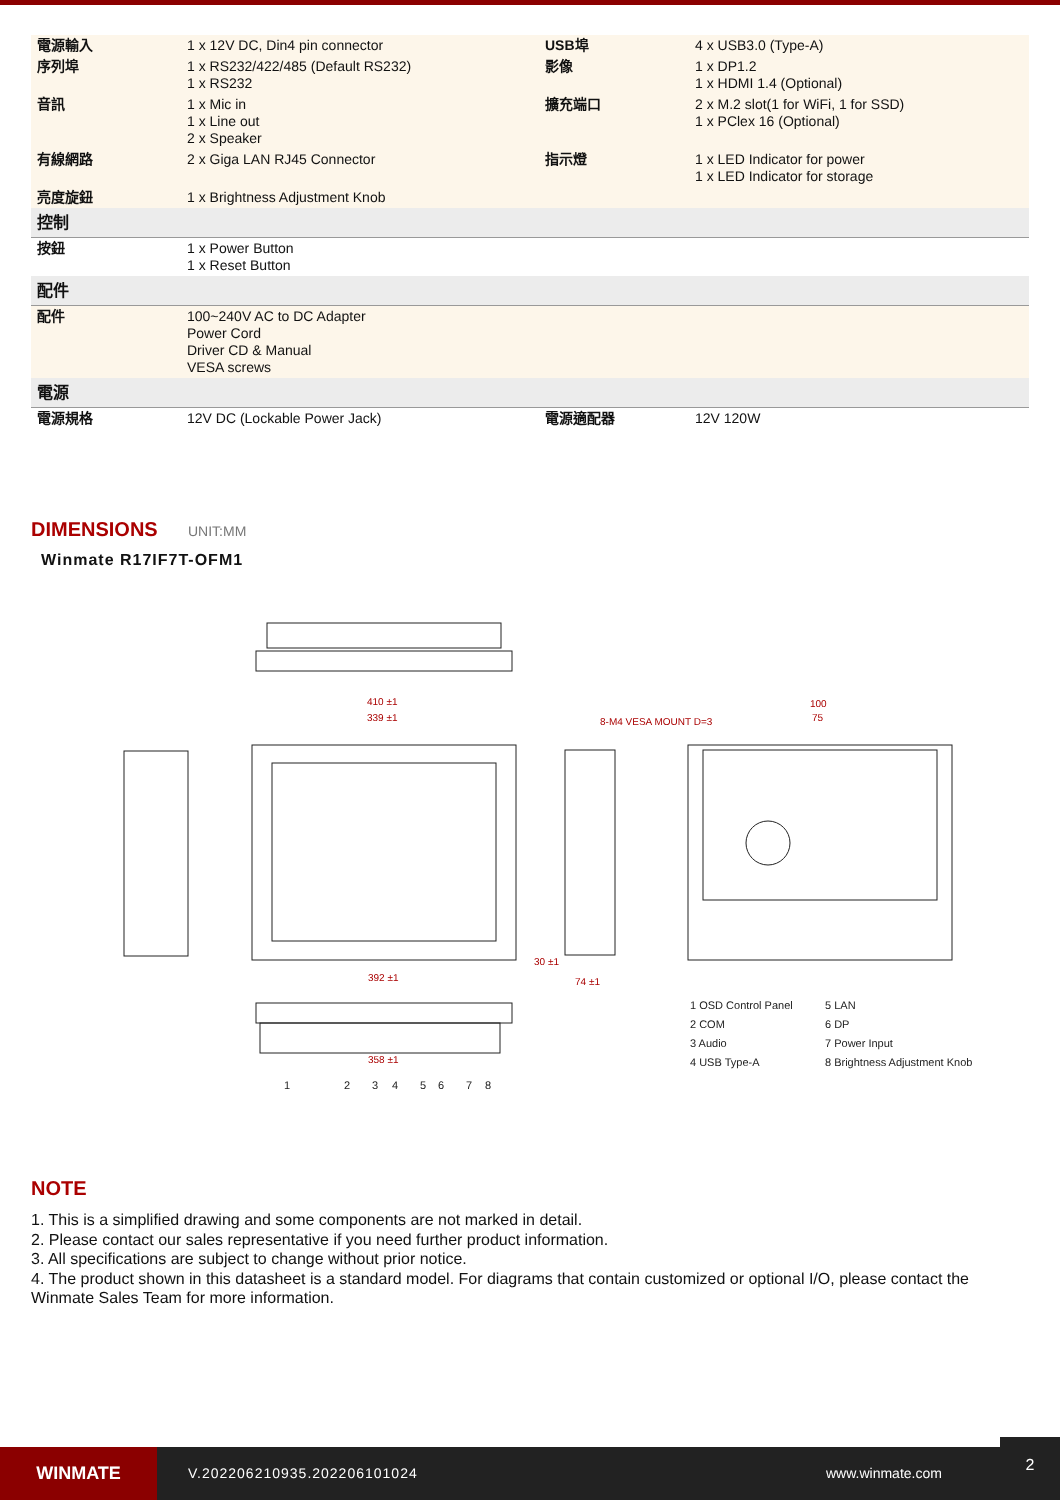| 電源輸入 | 1 x 12V DC, Din4 pin connector | USB埠 | 4 x USB3.0 (Type-A) |
| 序列埠 | 1 x RS232/422/485 (Default RS232) 1 x RS232 | 影像 | 1 x DP1.2 1 x HDMI 1.4 (Optional) |
| 音訊 | 1 x Mic in 1 x Line out 2 x Speaker | 擴充端口 | 2 x M.2 slot(1 for WiFi, 1 for SSD) 1 x PClex 16 (Optional) |
| 有線網路 | 2 x Giga LAN RJ45 Connector | 指示燈 | 1 x LED Indicator for power 1 x LED Indicator for storage |
| 亮度旋鈕 | 1 x Brightness Adjustment Knob | | |
| 控制 | | | |
| 按鈕 | 1 x Power Button 1 x Reset Button | | |
| 配件 | | | |
| 配件 | 100~240V AC to DC Adapter Power Cord Driver CD & Manual VESA screws | | |
| 電源 | | | |
| 電源規格 | 12V DC (Lockable Power Jack) | 電源適配器 | 12V 120W |
DIMENSIONS UNIT:MM
Winmate R17IF7T-OFM1
410 ±1
339 ±1
8-M4 VESA MOUNT D=3
100
75
392 ±1
30 ±1
74 ±1
358 ±1
1 OSD Control Panel
5 LAN
2 COM
6 DP
3 Audio
7 Power Input
4 USB Type-A
8 Brightness Adjustment Knob
1
2
3
4
5
6
7
8
NOTE
1. This is a simplified drawing and some components are not marked in detail.
2. Please contact our sales representative if you need further product information.
3. All specifications are subject to change without prior notice.
4. The product shown in this datasheet is a standard model. For diagrams that contain customized or optional I/O, please contact the Winmate Sales Team for more information.
WINMATE
V.202206210935.202206101024 www.winmate.com
2